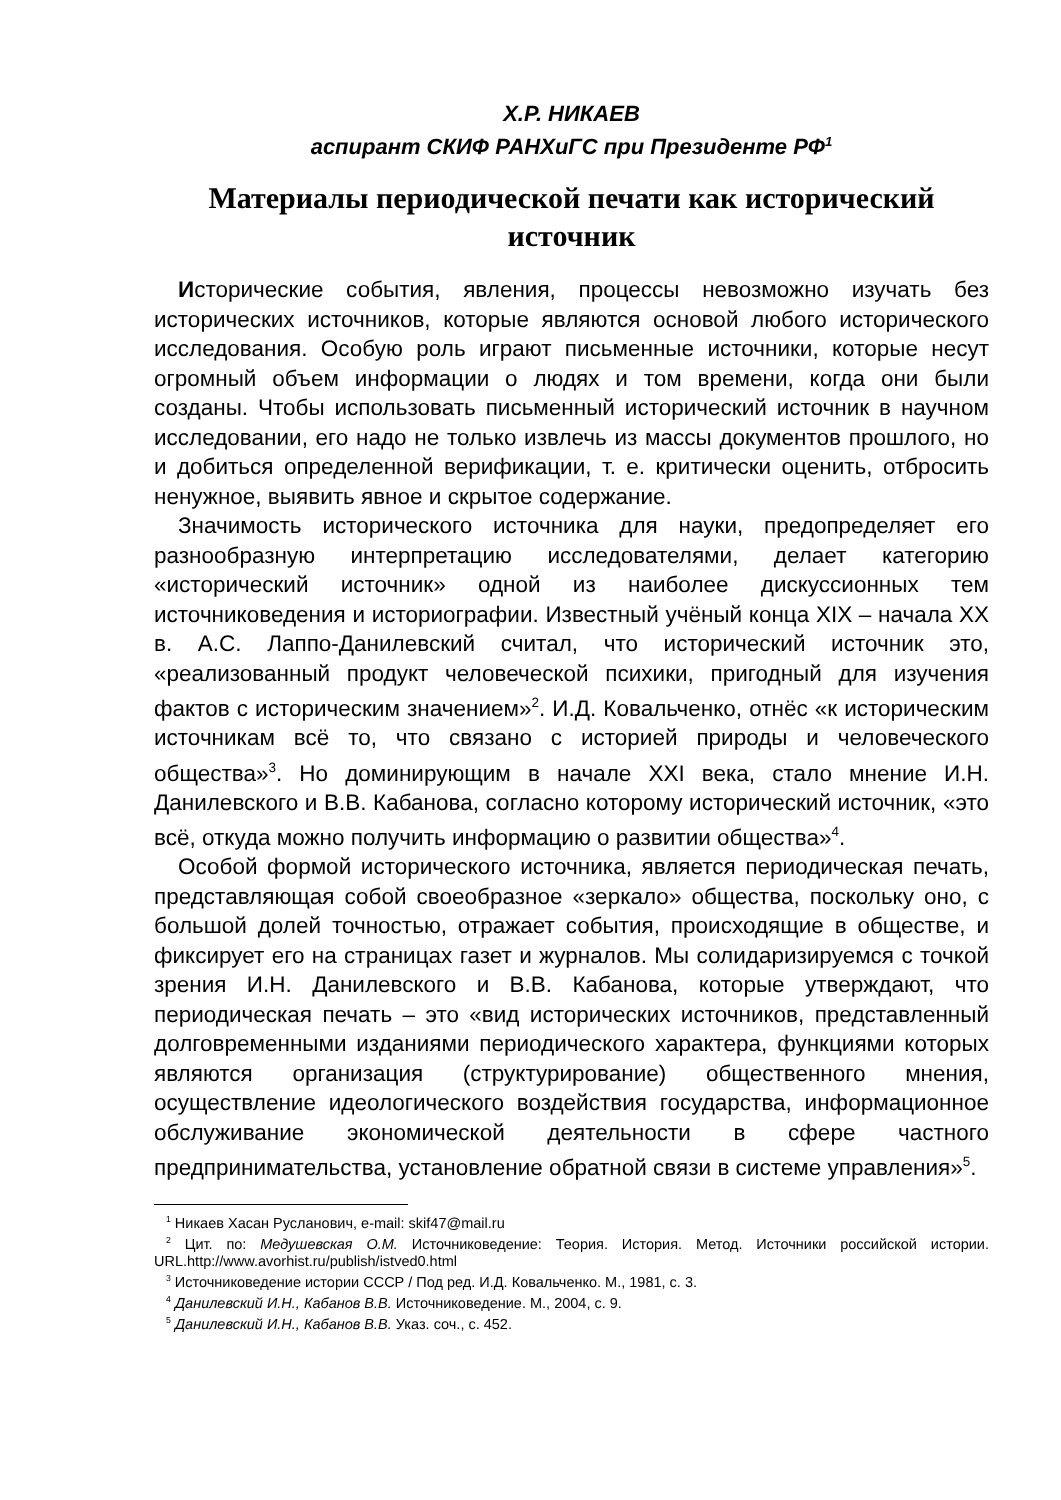Х.Р. НИКАЕВ
аспирант СКИФ РАНХиГС при Президенте РФ<sup>1</sup>
Материалы периодической печати как исторический источник
Исторические события, явления, процессы невозможно изучать без исторических источников, которые являются основой любого исторического исследования. Особую роль играют письменные источники, которые несут огромный объем информации о людях и том времени, когда они были созданы. Чтобы использовать письменный исторический источник в научном исследовании, его надо не только извлечь из массы документов прошлого, но и добиться определенной верификации, т. е. критически оценить, отбросить ненужное, выявить явное и скрытое содержание.
Значимость исторического источника для науки, предопределяет его разнообразную интерпретацию исследователями, делает категорию «исторический источник» одной из наиболее дискуссионных тем источниковедения и историографии. Известный учёный конца XIX – начала XX в. А.С. Лаппо-Данилевский считал, что исторический источник это, «реализованный продукт человеческой психики, пригодный для изучения фактов с историческим значением»<sup>2</sup>. И.Д. Ковальченко, отнёс «к историческим источникам всё то, что связано с историей природы и человеческого общества»<sup>3</sup>. Но доминирующим в начале XXI века, стало мнение И.Н. Данилевского и В.В. Кабанова, согласно которому исторический источник, «это всё, откуда можно получить информацию о развитии общества»<sup>4</sup>.
Особой формой исторического источника, является периодическая печать, представляющая собой своеобразное «зеркало» общества, поскольку оно, с большой долей точностью, отражает события, происходящие в обществе, и фиксирует его на страницах газет и журналов. Мы солидаризируемся с точкой зрения И.Н. Данилевского и В.В. Кабанова, которые утверждают, что периодическая печать – это «вид исторических источников, представленный долговременными изданиями периодического характера, функциями которых являются организация (структурирование) общественного мнения, осуществление идеологического воздействия государства, информационное обслуживание экономической деятельности в сфере частного предпринимательства, установление обратной связи в системе управления»<sup>5</sup>.
<sup>1</sup> Никаев Хасан Русланович, e-mail: skif47@mail.ru
<sup>2</sup> Цит. по: Медушевская О.М. Источниковедение: Теория. История. Метод. Источники российской истории. URL.http://www.avorhist.ru/publish/istved0.html
<sup>3</sup> Источниковедение истории СССР / Под ред. И.Д. Ковальченко. М., 1981, с. 3.
<sup>4</sup> Данилевский И.Н., Кабанов В.В. Источниковедение. М., 2004, с. 9.
<sup>5</sup> Данилевский И.Н., Кабанов В.В. Указ. соч., с. 452.